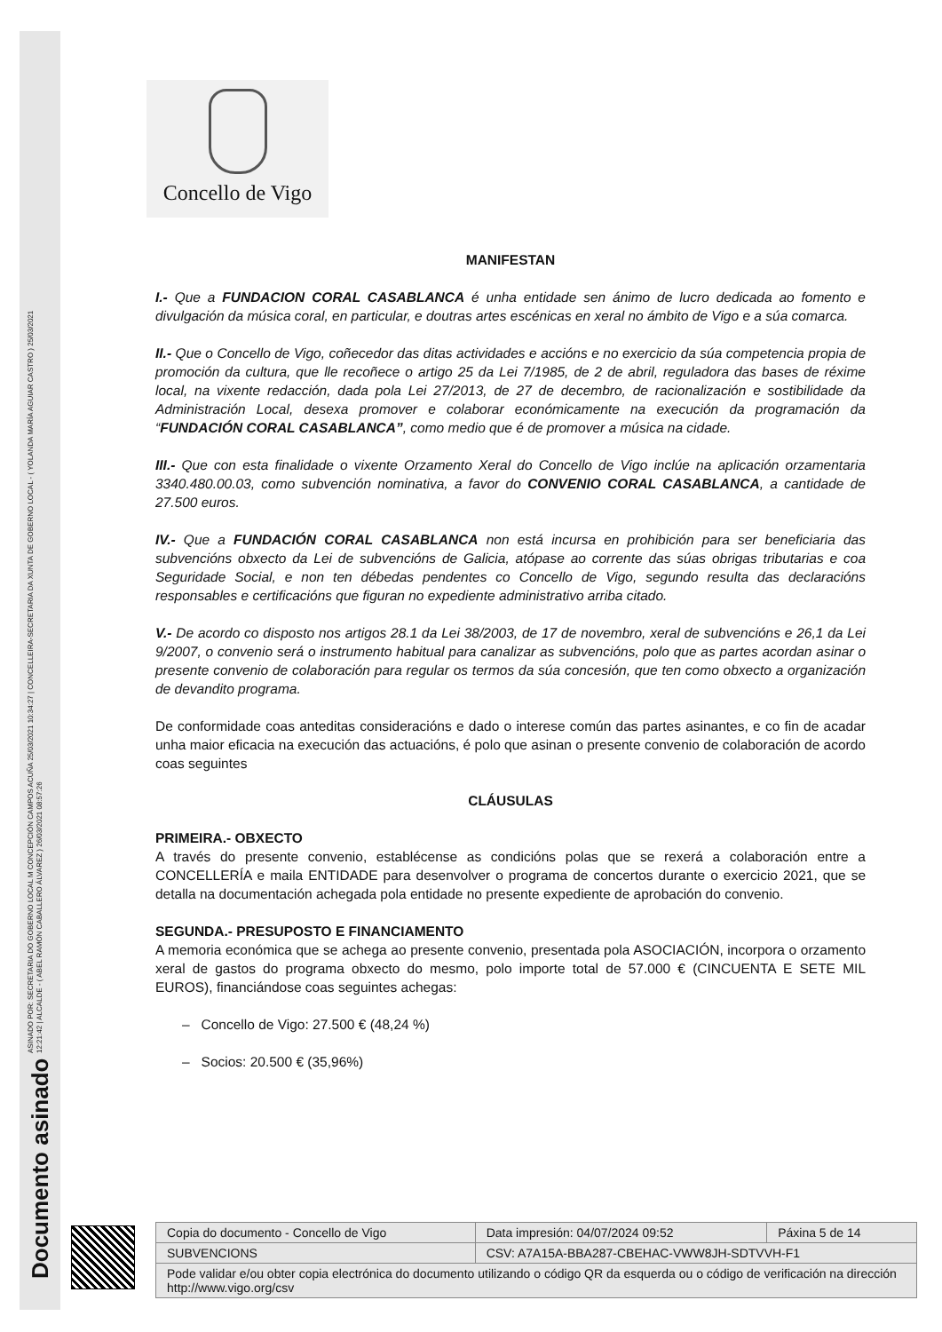Documento asinado ASINADO POR: SECRETARIA DO GOBERNO LOCAL M CONCEPCIÓN CAMPOS ACUÑA 25/03/2021 10:34:27 | CONCELLEIRA-SECRETARIA DA XUNTA DE GOBERNO LOCAL - ( YOLANDA MARÍA AGUIAR CASTRO ) 25/03/2021
12:21:42 | ALCALDE - ( ABEL RAMÓN CABALLERO ÁLVAREZ ) 26/03/2021 08:57:26
Concello de Vigo
MANIFESTAN
I.- Que a FUNDACION CORAL CASABLANCA é unha entidade sen ánimo de lucro dedicada ao fomento e divulgación da música coral, en particular, e doutras artes escénicas en xeral no ámbito de Vigo e a súa comarca.
II.- Que o Concello de Vigo, coñecedor das ditas actividades e accións e no exercicio da súa competencia propia de promoción da cultura, que lle recoñece o artigo 25 da Lei 7/1985, de 2 de abril, reguladora das bases de réxime local, na vixente redacción, dada pola Lei 27/2013, de 27 de decembro, de racionalización e sostibilidade da Administración Local, desexa promover e colaborar económicamente na execución da programación da “FUNDACIÓN CORAL CASABLANCA”, como medio que é de promover a música na cidade.
III.- Que con esta finalidade o vixente Orzamento Xeral do Concello de Vigo inclúe na aplicación orzamentaria 3340.480.00.03, como subvención nominativa, a favor do CONVENIO CORAL CASABLANCA, a cantidade de 27.500 euros.
IV.- Que a FUNDACIÓN CORAL CASABLANCA non está incursa en prohibición para ser beneficiaria das subvencións obxecto da Lei de subvencións de Galicia, atópase ao corrente das súas obrigas tributarias e coa Seguridade Social, e non ten débedas pendentes co Concello de Vigo, segundo resulta das declaracións responsables e certificacións que figuran no expediente administrativo arriba citado.
V.- De acordo co disposto nos artigos 28.1 da Lei 38/2003, de 17 de novembro, xeral de subvencións e 26,1 da Lei 9/2007, o convenio será o instrumento habitual para canalizar as subvencións, polo que as partes acordan asinar o presente convenio de colaboración para regular os termos da súa concesión, que ten como obxecto a organización de devandito programa.
De conformidade coas anteditas consideracións e dado o interese común das partes asinantes, e co fin de acadar unha maior eficacia na execución das actuacións, é polo que asinan o presente convenio de colaboración de acordo coas seguintes
CLÁUSULAS
PRIMEIRA.- OBXECTO
A través do presente convenio, establécense as condicións polas que se rexerá a colaboración entre a CONCELLERÍA e maila ENTIDADE para desenvolver o programa de concertos durante o exercicio 2021, que se detalla na documentación achegada pola entidade no presente expediente de aprobación do convenio.
SEGUNDA.- PRESUPOSTO E FINANCIAMENTO
A memoria económica que se achega ao presente convenio, presentada pola ASOCIACIÓN, incorpora o orzamento xeral de gastos do programa obxecto do mesmo, polo importe total de 57.000 € (CINCUENTA E SETE MIL EUROS), financiándose coas seguintes achegas:
– Concello de Vigo: 27.500 € (48,24 %)
– Socios: 20.500 € (35,96%)
| Copia do documento - Concello de Vigo | Data impresión: 04/07/2024 09:52 | Páxina 5 de 14 |
| SUBVENCIONS | CSV: A7A15A-BBA287-CBEHAC-VWW8JH-SDTVVH-F1 | |
| Pode validar e/ou obter copia electrónica do documento utilizando o código QR da esquerda ou o código de verificación na dirección http://www.vigo.org/csv | | |